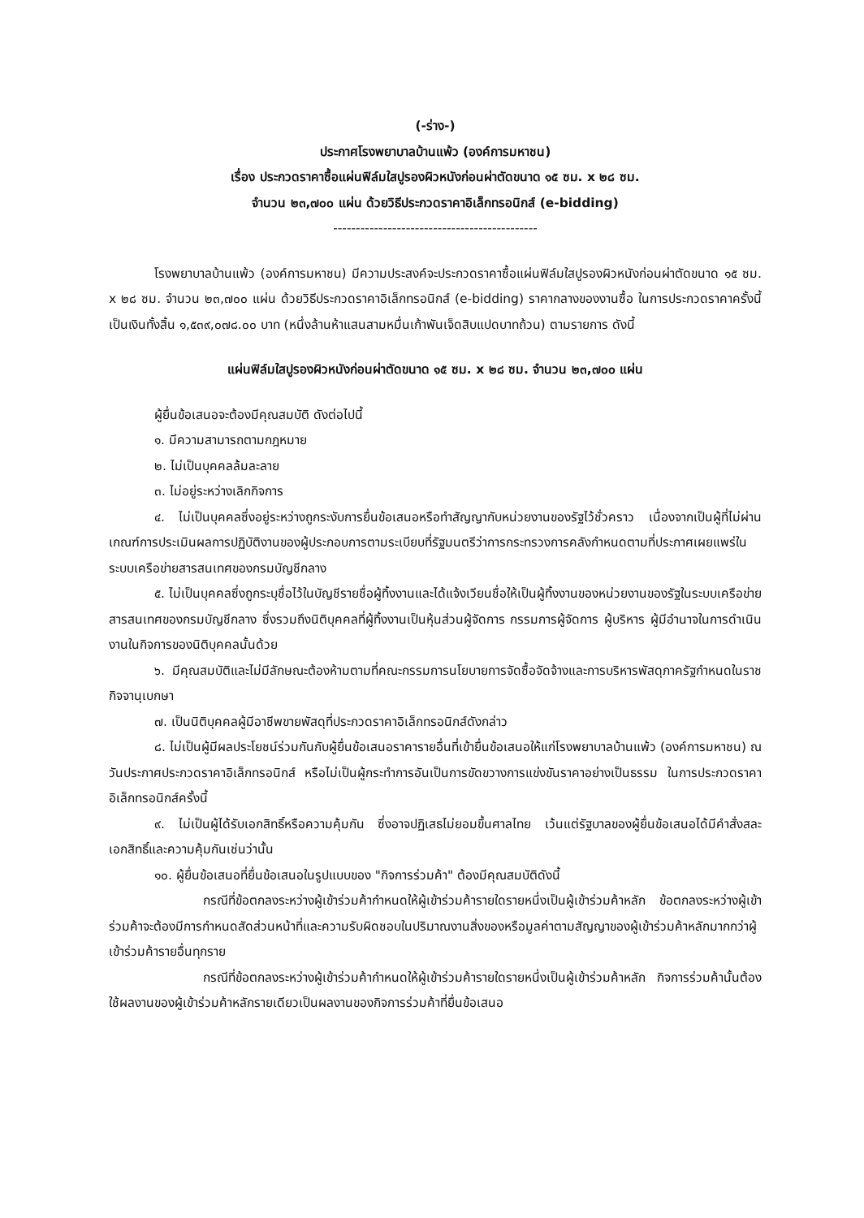(-ร่าง-)
ประกาศโรงพยาบาลบ้านแพ้ว (องค์การมหาชน)
เรื่อง ประกวดราคาซื้อแผ่นฟิล์มใสปูรองผิวหนังก่อนผ่าตัดขนาด ๑๕ ซม. x ๒๘ ซม.
จำนวน ๒๓,๗๐๐ แผ่น ด้วยวิธีประกวดราคาอิเล็กทรอนิกส์ (e-bidding)
---------------------------------------------
โรงพยาบาลบ้านแพ้ว (องค์การมหาชน) มีความประสงค์จะประกวดราคาซื้อแผ่นฟิล์มใสปูรองผิวหนังก่อนผ่าตัดขนาด ๑๕ ซม. x ๒๘ ซม. จำนวน ๒๓,๗๐๐ แผ่น ด้วยวิธีประกวดราคาอิเล็กทรอนิกส์ (e-bidding) ราคากลางของงานซื้อ ในการประกวดราคาครั้งนี้ เป็นเงินทั้งสิ้น ๑,๕๓๙,๐๗๘.๐๐ บาท (หนึ่งล้านห้าแสนสามหมื่นเก้าพันเจ็ดสิบแปดบาทถ้วน) ตามรายการ ดังนี้
แผ่นฟิล์มใสปูรองผิวหนังก่อนผ่าตัดขนาด ๑๕ ซม. x ๒๘ ซม. จำนวน ๒๓,๗๐๐ แผ่น
ผู้ยื่นข้อเสนอจะต้องมีคุณสมบัติ ดังต่อไปนี้
๑. มีความสามารถตามกฎหมาย
๒. ไม่เป็นบุคคลล้มละลาย
๓. ไม่อยู่ระหว่างเลิกกิจการ
๔. ไม่เป็นบุคคลซึ่งอยู่ระหว่างถูกระงับการยื่นข้อเสนอหรือทำสัญญากับหน่วยงานของรัฐไว้ชั่วคราว เนื่องจากเป็นผู้ที่ไม่ผ่านเกณฑ์การประเมินผลการปฏิบัติงานของผู้ประกอบการตามระเบียบที่รัฐมนตรีว่าการกระทรวงการคลังกำหนดตามที่ประกาศเผยแพร่ในระบบเครือข่ายสารสนเทศของกรมบัญชีกลาง
๕. ไม่เป็นบุคคลซึ่งถูกระบุชื่อไว้ในบัญชีรายชื่อผู้ทิ้งงานและได้แจ้งเวียนชื่อให้เป็นผู้ทิ้งงานของหน่วยงานของรัฐในระบบเครือข่ายสารสนเทศของกรมบัญชีกลาง ซึ่งรวมถึงนิติบุคคลที่ผู้ทิ้งงานเป็นหุ้นส่วนผู้จัดการ กรรมการผู้จัดการ ผู้บริหาร ผู้มีอำนาจในการดำเนินงานในกิจการของนิติบุคคลนั้นด้วย
๖. มีคุณสมบัติและไม่มีลักษณะต้องห้ามตามที่คณะกรรมการนโยบายการจัดซื้อจัดจ้างและการบริหารพัสดุภาครัฐกำหนดในราชกิจจานุเบกษา
๗. เป็นนิติบุคคลผู้มีอาชีพขายพัสดุที่ประกวดราคาอิเล็กทรอนิกส์ดังกล่าว
๘. ไม่เป็นผู้มีผลประโยชน์ร่วมกันกับผู้ยื่นข้อเสนอราคารายอื่นที่เข้ายื่นข้อเสนอให้แก่โรงพยาบาลบ้านแพ้ว (องค์การมหาชน) ณ วันประกาศประกวดราคาอิเล็กทรอนิกส์ หรือไม่เป็นผู้กระทำการอันเป็นการขัดขวางการแข่งขันราคาอย่างเป็นธรรม ในการประกวดราคาอิเล็กทรอนิกส์ครั้งนี้
๙. ไม่เป็นผู้ได้รับเอกสิทธิ์หรือความคุ้มกัน ซึ่งอาจปฏิเสธไม่ยอมขึ้นศาลไทย เว้นแต่รัฐบาลของผู้ยื่นข้อเสนอได้มีคำสั่งสละเอกสิทธิ์และความคุ้มกันเช่นว่านั้น
๑๐. ผู้ยื่นข้อเสนอที่ยื่นข้อเสนอในรูปแบบของ "กิจการร่วมค้า" ต้องมีคุณสมบัติดังนี้
กรณีที่ข้อตกลงระหว่างผู้เข้าร่วมค้ากำหนดให้ผู้เข้าร่วมค้ารายใดรายหนึ่งเป็นผู้เข้าร่วมค้าหลัก ข้อตกลงระหว่างผู้เข้าร่วมค้าจะต้องมีการกำหนดสัดส่วนหน้าที่และความรับผิดชอบในปริมาณงานสิ่งของหรือมูลค่าตามสัญญาของผู้เข้าร่วมค้าหลักมากกว่าผู้เข้าร่วมค้ารายอื่นทุกราย
กรณีที่ข้อตกลงระหว่างผู้เข้าร่วมค้ากำหนดให้ผู้เข้าร่วมค้ารายใดรายหนึ่งเป็นผู้เข้าร่วมค้าหลัก กิจการร่วมค้านั้นต้องใช้ผลงานของผู้เข้าร่วมค้าหลักรายเดียวเป็นผลงานของกิจการร่วมค้าที่ยื่นข้อเสนอ